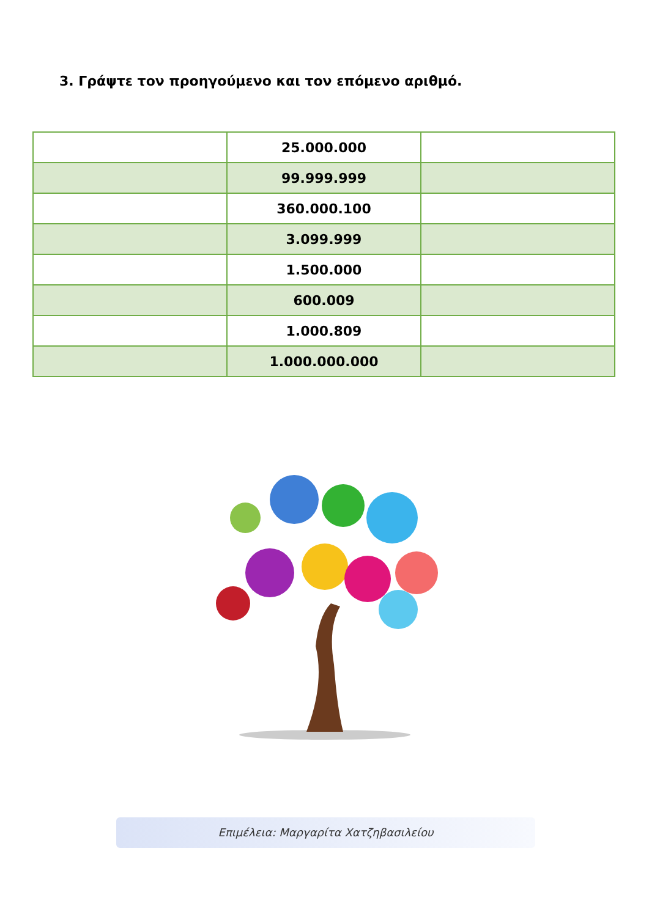3. Γράψτε τον προηγούμενο και τον επόμενο αριθμό.
| | 25.000.000 | |
| | 99.999.999 | |
| | 360.000.100 | |
| | 3.099.999 | |
| | 1.500.000 | |
| | 600.009 | |
| | 1.000.809 | |
| | 1.000.000.000 | |
Επιμέλεια: Μαργαρίτα Χατζηβασιλείου